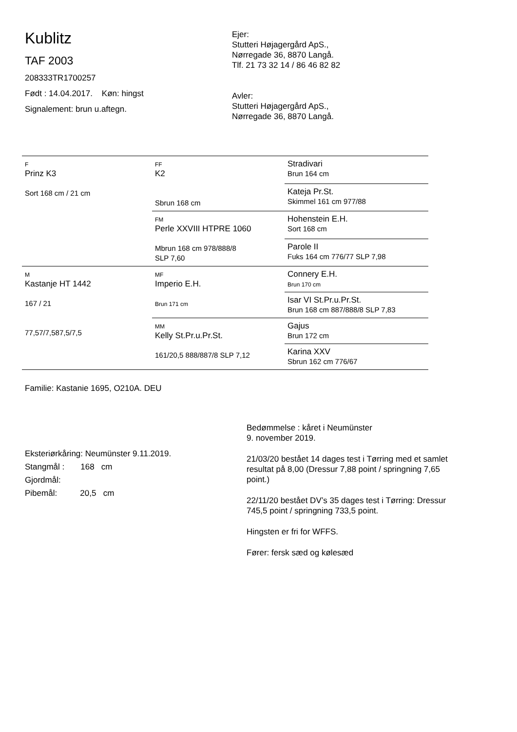Kublitz
TAF 2003
208333TR1700257
Født : 14.04.2017. Køn: hingst
Signalement: brun u.aftegn.
Ejer:
Stutteri Højagergård ApS.,
Nørregade 36, 8870 Langå.
Tlf. 21 73 32 14 / 86 46 82 82
Avler:
Stutteri Højagergård ApS.,
Nørregade 36, 8870 Langå.
| F Prinz K3 Sort 168 cm / 21 cm | FF K2 Sbrun 168 cm | Stradivari Brun 164 cm |
| | | Kateja Pr.St. Skimmel 161 cm 977/88 |
| | FM Perle XXVIII HTPRE 1060 Mbrun 168 cm 978/888/8 SLP 7,60 | Hohenstein E.H. Sort 168 cm |
| | | Parole II Fuks 164 cm 776/77 SLP 7,98 |
| M Kastanje HT 1442 167 / 21 77,57/7,587,5/7,5 | MF Imperio E.H. Brun 171 cm | Connery E.H. Brun 170 cm |
| | | Isar VI St.Pr.u.Pr.St. Brun 168 cm 887/888/8 SLP 7,83 |
| | MM Kelly St.Pr.u.Pr.St. 161/20,5 888/887/8 SLP 7,12 | Gajus Brun 172 cm |
| | | Karina XXV Sbrun 162 cm 776/67 |
Familie: Kastanie 1695, O210A. DEU
Eksteriørkåring: Neumünster 9.11.2019.
Stangmål : 168 cm
Gjordmål:
Pibemål: 20,5 cm
Bedømmelse : kåret i Neumünster
9. november 2019.
21/03/20 bestået 14 dages test i Tørring med et samlet resultat på 8,00 (Dressur 7,88 point / springning 7,65 point.)
22/11/20 bestået DV’s 35 dages test i Tørring: Dressur 745,5 point / springning 733,5 point.
Hingsten er fri for WFFS.
Fører: fersk sæd og kølesæd